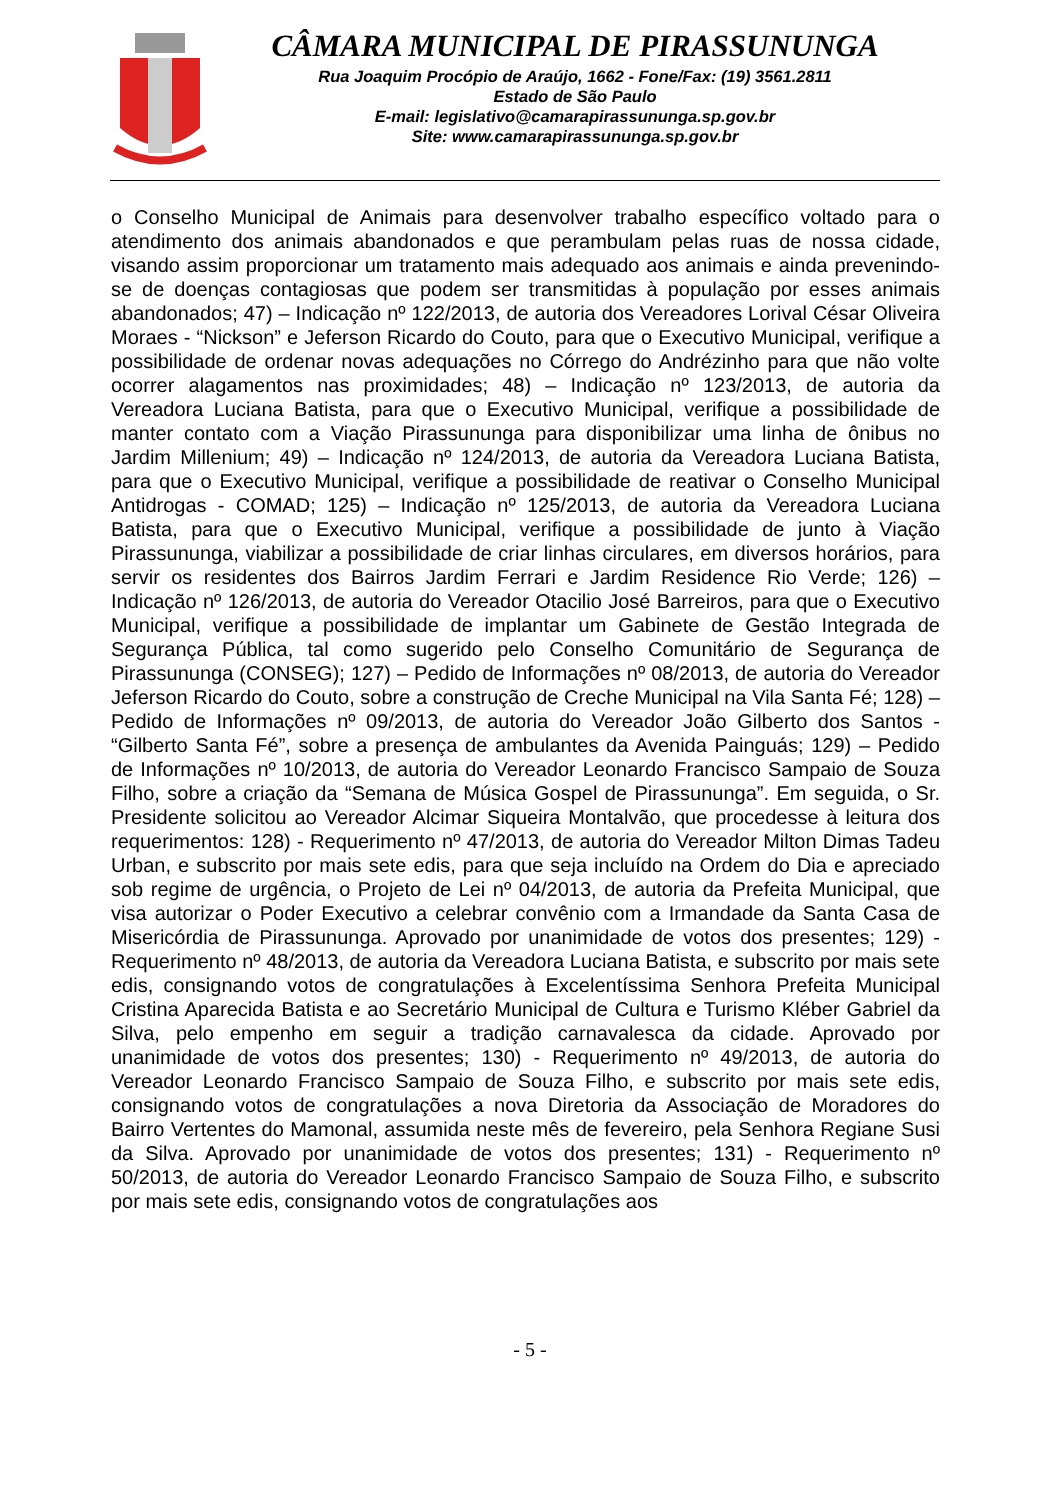CÂMARA MUNICIPAL DE PIRASSUNUNGA
Rua Joaquim Procópio de Araújo, 1662 - Fone/Fax: (19) 3561.2811
Estado de São Paulo
E-mail: legislativo@camarapirassununga.sp.gov.br
Site: www.camarapirassununga.sp.gov.br
o Conselho Municipal de Animais para desenvolver trabalho específico voltado para o atendimento dos animais abandonados e que perambulam pelas ruas de nossa cidade, visando assim proporcionar um tratamento mais adequado aos animais e ainda prevenindo-se de doenças contagiosas que podem ser transmitidas à população por esses animais abandonados; 47) – Indicação nº 122/2013, de autoria dos Vereadores Lorival César Oliveira Moraes - “Nickson” e Jeferson Ricardo do Couto, para que o Executivo Municipal, verifique a possibilidade de ordenar novas adequações no Córrego do Andrézinho para que não volte ocorrer alagamentos nas proximidades; 48) – Indicação nº 123/2013, de autoria da Vereadora Luciana Batista, para que o Executivo Municipal, verifique a possibilidade de manter contato com a Viação Pirassununga para disponibilizar uma linha de ônibus no Jardim Millenium; 49) – Indicação nº 124/2013, de autoria da Vereadora Luciana Batista, para que o Executivo Municipal, verifique a possibilidade de reativar o Conselho Municipal Antidrogas - COMAD; 125) – Indicação nº 125/2013, de autoria da Vereadora Luciana Batista, para que o Executivo Municipal, verifique a possibilidade de junto à Viação Pirassununga, viabilizar a possibilidade de criar linhas circulares, em diversos horários, para servir os residentes dos Bairros Jardim Ferrari e Jardim Residence Rio Verde; 126) – Indicação nº 126/2013, de autoria do Vereador Otacilio José Barreiros, para que o Executivo Municipal, verifique a possibilidade de implantar um Gabinete de Gestão Integrada de Segurança Pública, tal como sugerido pelo Conselho Comunitário de Segurança de Pirassununga (CONSEG); 127) – Pedido de Informações nº 08/2013, de autoria do Vereador Jeferson Ricardo do Couto, sobre a construção de Creche Municipal na Vila Santa Fé; 128) – Pedido de Informações nº 09/2013, de autoria do Vereador João Gilberto dos Santos - “Gilberto Santa Fé”, sobre a presença de ambulantes da Avenida Painguás; 129) – Pedido de Informações nº 10/2013, de autoria do Vereador Leonardo Francisco Sampaio de Souza Filho, sobre a criação da “Semana de Música Gospel de Pirassununga”. Em seguida, o Sr. Presidente solicitou ao Vereador Alcimar Siqueira Montalvão, que procedesse à leitura dos requerimentos: 128) - Requerimento nº 47/2013, de autoria do Vereador Milton Dimas Tadeu Urban, e subscrito por mais sete edis, para que seja incluído na Ordem do Dia e apreciado sob regime de urgência, o Projeto de Lei nº 04/2013, de autoria da Prefeita Municipal, que visa autorizar o Poder Executivo a celebrar convênio com a Irmandade da Santa Casa de Misericórdia de Pirassununga. Aprovado por unanimidade de votos dos presentes; 129) - Requerimento nº 48/2013, de autoria da Vereadora Luciana Batista, e subscrito por mais sete edis, consignando votos de congratulações à Excelentíssima Senhora Prefeita Municipal Cristina Aparecida Batista e ao Secretário Municipal de Cultura e Turismo Kléber Gabriel da Silva, pelo empenho em seguir a tradição carnavalesca da cidade. Aprovado por unanimidade de votos dos presentes; 130) - Requerimento nº 49/2013, de autoria do Vereador Leonardo Francisco Sampaio de Souza Filho, e subscrito por mais sete edis, consignando votos de congratulações a nova Diretoria da Associação de Moradores do Bairro Vertentes do Mamonal, assumida neste mês de fevereiro, pela Senhora Regiane Susi da Silva. Aprovado por unanimidade de votos dos presentes; 131) - Requerimento nº 50/2013, de autoria do Vereador Leonardo Francisco Sampaio de Souza Filho, e subscrito por mais sete edis, consignando votos de congratulações aos
- 5 -